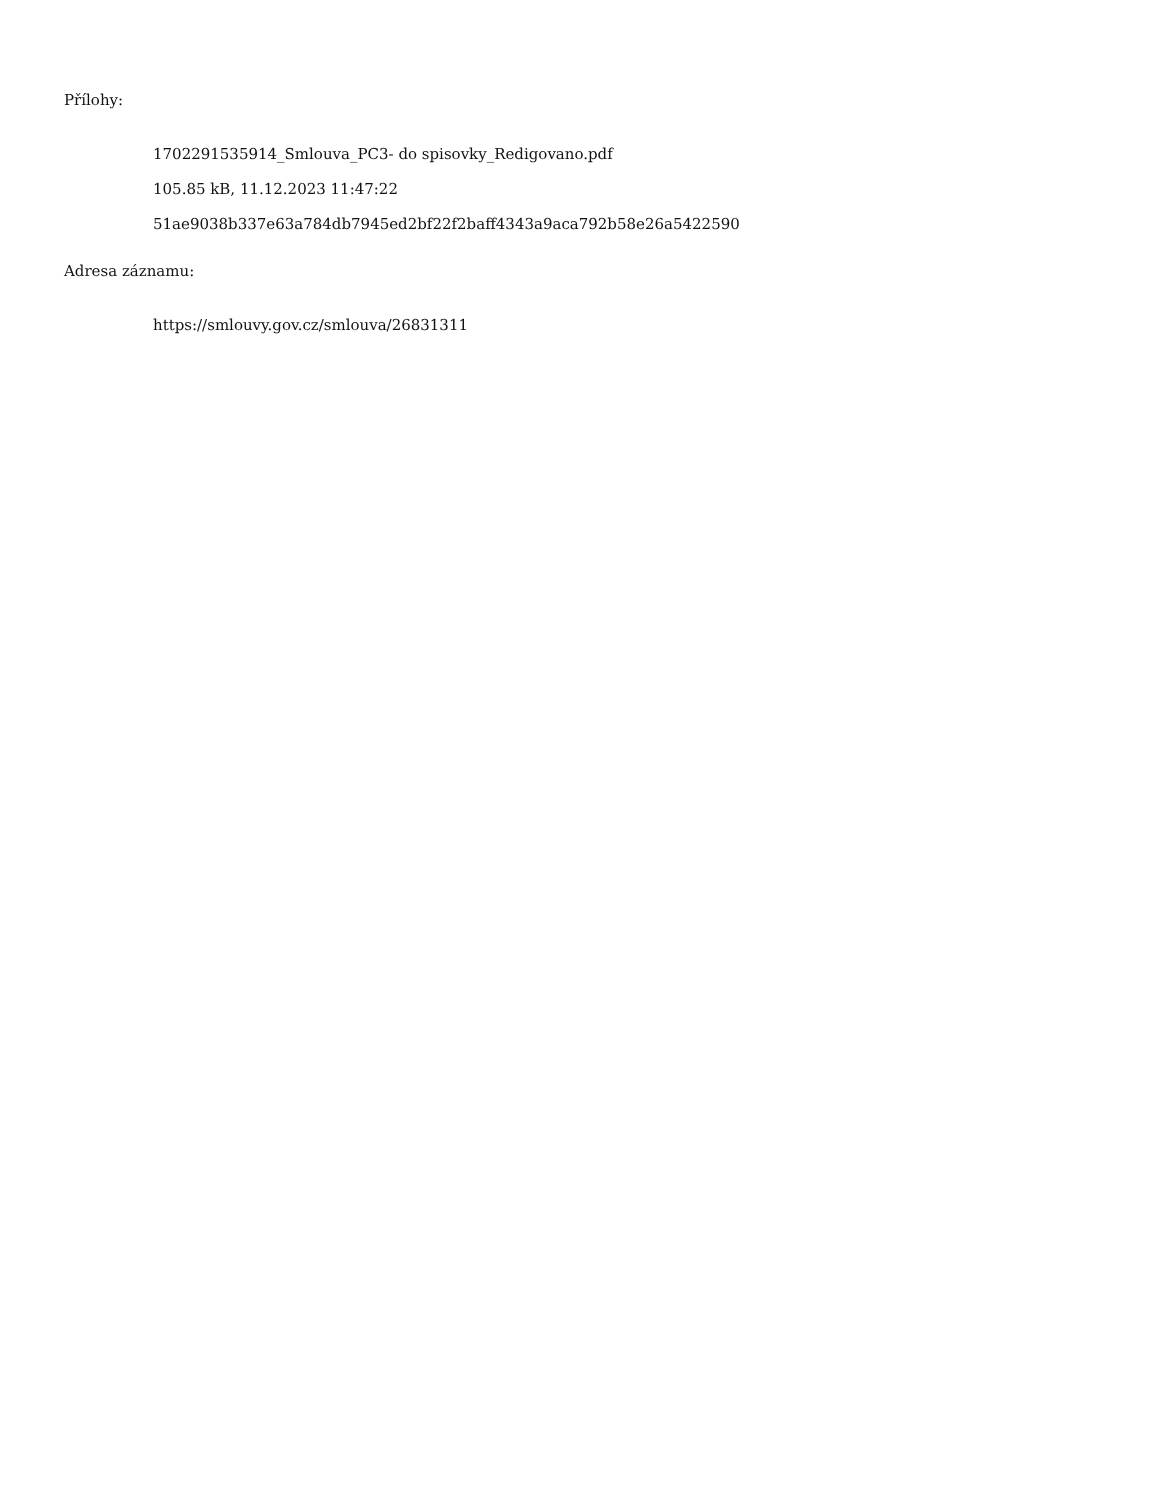Přílohy:
17022915359​14_Smlouva_PC3- do spisovky_Redigovano.pdf
105.85 kB, 11.12.2023 11:47:22
51ae9038b337e63a784db7945ed2bf22f2baff4343a9aca792b58e26a5422590
Adresa záznamu:
https://smlouvy.gov.cz/smlouva/26831311